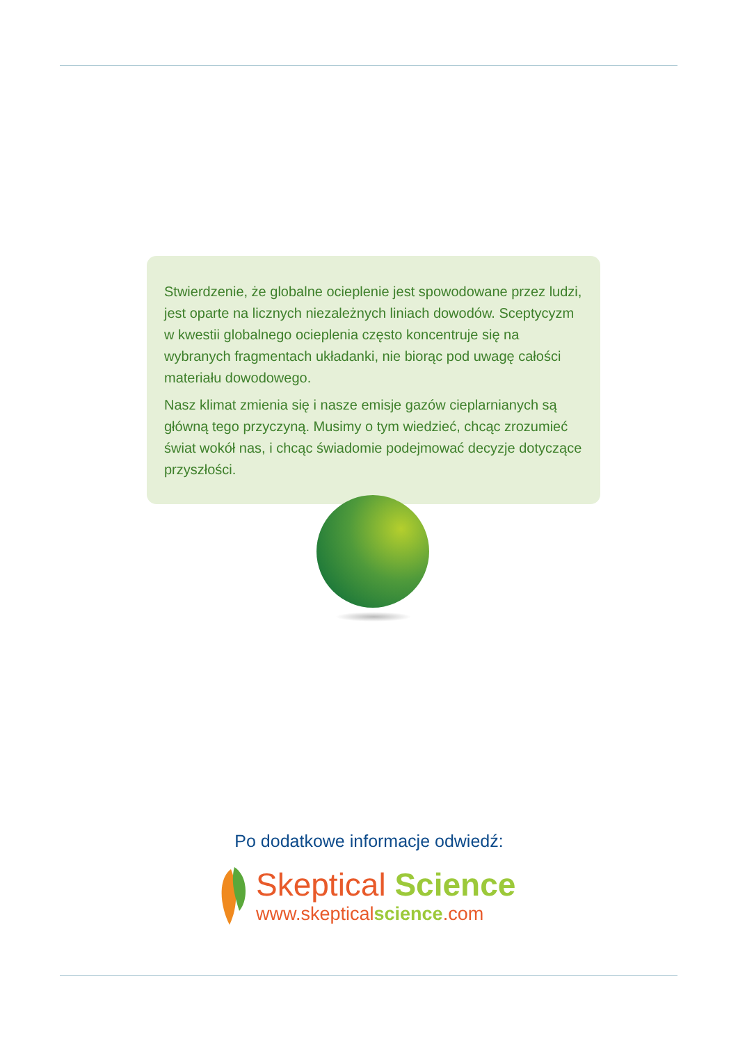Stwierdzenie, że globalne ocieplenie jest spowodowane przez ludzi, jest oparte na licznych niezależnych liniach dowodów. Sceptycyzm w kwestii globalnego ocieplenia często koncentruje się na wybranych fragmentach układanki, nie biorąc pod uwagę całości materiału dowodowego.
Nasz klimat zmienia się i nasze emisje gazów cieplarnianych są główną tego przyczyną. Musimy o tym wiedzieć, chcąc zrozumieć świat wokół nas, i chcąc świadomie podejmować decyzje dotyczące przyszłości.
Po dodatkowe informacje odwiedź:
Skeptical Science
www.skepticalscience.com